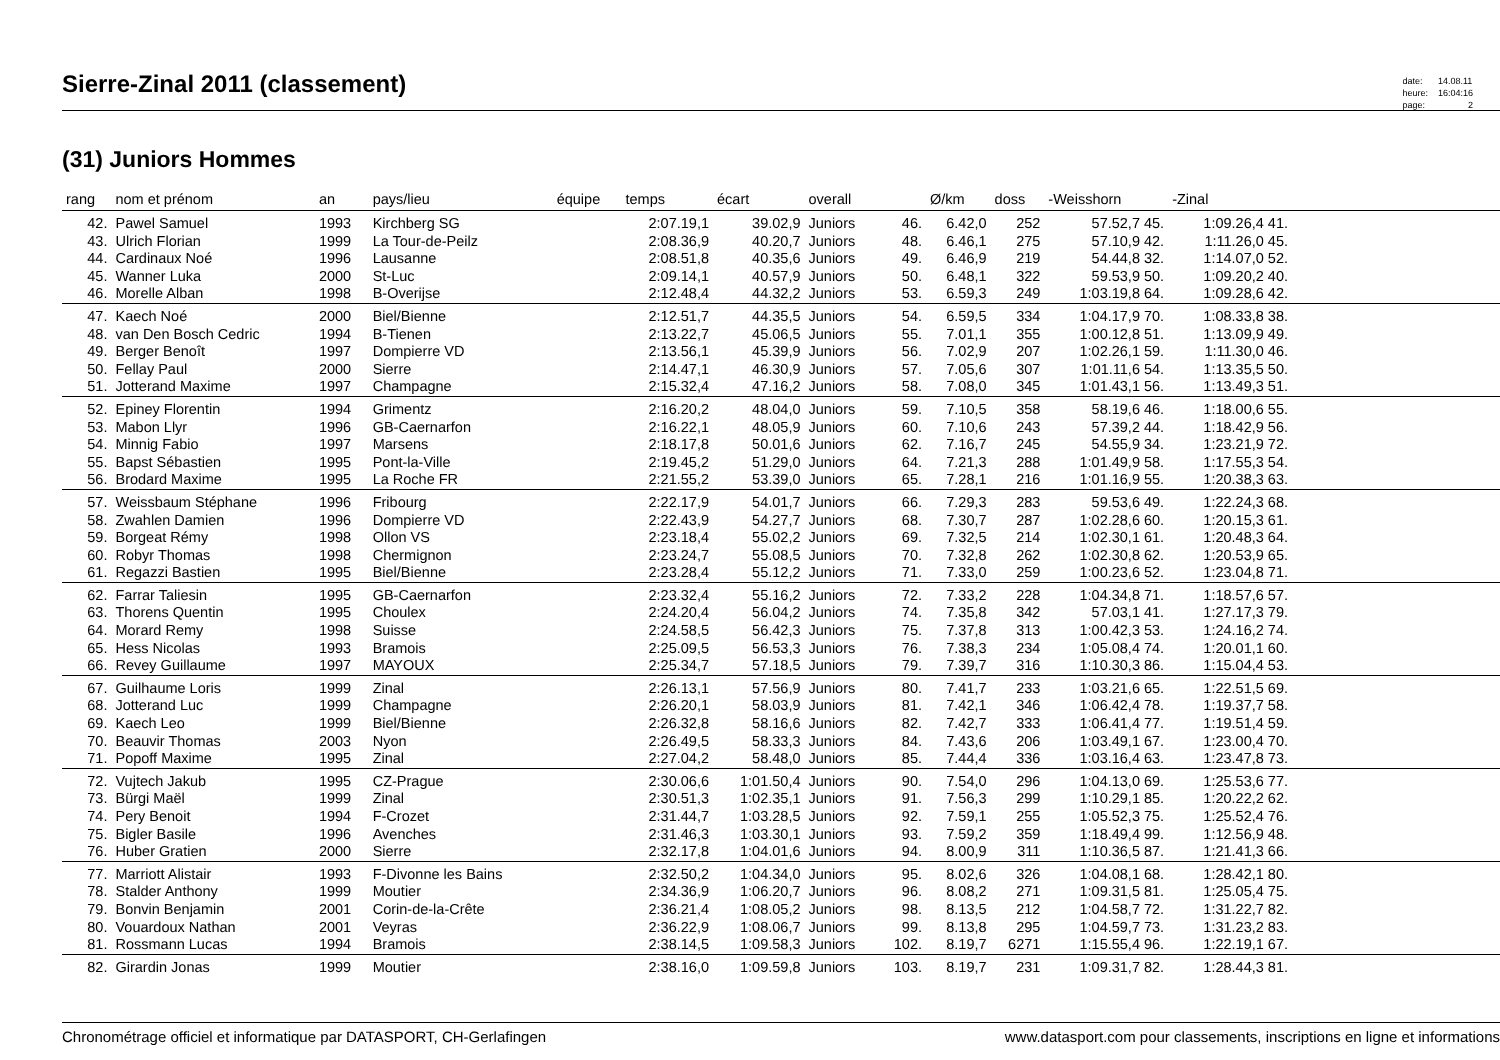Sierre-Zinal 2011 (classement)
| date: | 14.08.11 |
| heure: | 16:04:16 |
| page: | 2 |
(31) Juniors Hommes
| rang | nom et prénom | an | pays/lieu | équipe | temps | écart | overall | | Ø/km | doss | -Weisshorn | -Zinal | |
| --- | --- | --- | --- | --- | --- | --- | --- | --- | --- | --- | --- | --- | --- |
| 42. | Pawel Samuel | 1993 | Kirchberg SG | | 2:07.19,1 | 39.02,9 | Juniors | 46. | 6.42,0 | 252 | 57.52,7 45. | 1:09.26,4 41. | |
| 43. | Ulrich Florian | 1999 | La Tour-de-Peilz | | 2:08.36,9 | 40.20,7 | Juniors | 48. | 6.46,1 | 275 | 57.10,9 42. | 1:11.26,0 45. | |
| 44. | Cardinaux Noé | 1996 | Lausanne | | 2:08.51,8 | 40.35,6 | Juniors | 49. | 6.46,9 | 219 | 54.44,8 32. | 1:14.07,0 52. | |
| 45. | Wanner Luka | 2000 | St-Luc | | 2:09.14,1 | 40.57,9 | Juniors | 50. | 6.48,1 | 322 | 59.53,9 50. | 1:09.20,2 40. | |
| 46. | Morelle Alban | 1998 | B-Overijse | | 2:12.48,4 | 44.32,2 | Juniors | 53. | 6.59,3 | 249 | 1:03.19,8 64. | 1:09.28,6 42. | |
| 47. | Kaech Noé | 2000 | Biel/Bienne | | 2:12.51,7 | 44.35,5 | Juniors | 54. | 6.59,5 | 334 | 1:04.17,9 70. | 1:08.33,8 38. | |
| 48. | van Den Bosch Cedric | 1994 | B-Tienen | | 2:13.22,7 | 45.06,5 | Juniors | 55. | 7.01,1 | 355 | 1:00.12,8 51. | 1:13.09,9 49. | |
| 49. | Berger Benoît | 1997 | Dompierre VD | | 2:13.56,1 | 45.39,9 | Juniors | 56. | 7.02,9 | 207 | 1:02.26,1 59. | 1:11.30,0 46. | |
| 50. | Fellay Paul | 2000 | Sierre | | 2:14.47,1 | 46.30,9 | Juniors | 57. | 7.05,6 | 307 | 1:01.11,6 54. | 1:13.35,5 50. | |
| 51. | Jotterand Maxime | 1997 | Champagne | | 2:15.32,4 | 47.16,2 | Juniors | 58. | 7.08,0 | 345 | 1:01.43,1 56. | 1:13.49,3 51. | |
| 52. | Epiney Florentin | 1994 | Grimentz | | 2:16.20,2 | 48.04,0 | Juniors | 59. | 7.10,5 | 358 | 58.19,6 46. | 1:18.00,6 55. | |
| 53. | Mabon Llyr | 1996 | GB-Caernarfon | | 2:16.22,1 | 48.05,9 | Juniors | 60. | 7.10,6 | 243 | 57.39,2 44. | 1:18.42,9 56. | |
| 54. | Minnig Fabio | 1997 | Marsens | | 2:18.17,8 | 50.01,6 | Juniors | 62. | 7.16,7 | 245 | 54.55,9 34. | 1:23.21,9 72. | |
| 55. | Bapst Sébastien | 1995 | Pont-la-Ville | | 2:19.45,2 | 51.29,0 | Juniors | 64. | 7.21,3 | 288 | 1:01.49,9 58. | 1:17.55,3 54. | |
| 56. | Brodard Maxime | 1995 | La Roche FR | | 2:21.55,2 | 53.39,0 | Juniors | 65. | 7.28,1 | 216 | 1:01.16,9 55. | 1:20.38,3 63. | |
| 57. | Weissbaum Stéphane | 1996 | Fribourg | | 2:22.17,9 | 54.01,7 | Juniors | 66. | 7.29,3 | 283 | 59.53,6 49. | 1:22.24,3 68. | |
| 58. | Zwahlen Damien | 1996 | Dompierre VD | | 2:22.43,9 | 54.27,7 | Juniors | 68. | 7.30,7 | 287 | 1:02.28,6 60. | 1:20.15,3 61. | |
| 59. | Borgeat Rémy | 1998 | Ollon VS | | 2:23.18,4 | 55.02,2 | Juniors | 69. | 7.32,5 | 214 | 1:02.30,1 61. | 1:20.48,3 64. | |
| 60. | Robyr Thomas | 1998 | Chermignon | | 2:23.24,7 | 55.08,5 | Juniors | 70. | 7.32,8 | 262 | 1:02.30,8 62. | 1:20.53,9 65. | |
| 61. | Regazzi Bastien | 1995 | Biel/Bienne | | 2:23.28,4 | 55.12,2 | Juniors | 71. | 7.33,0 | 259 | 1:00.23,6 52. | 1:23.04,8 71. | |
| 62. | Farrar Taliesin | 1995 | GB-Caernarfon | | 2:23.32,4 | 55.16,2 | Juniors | 72. | 7.33,2 | 228 | 1:04.34,8 71. | 1:18.57,6 57. | |
| 63. | Thorens Quentin | 1995 | Choulex | | 2:24.20,4 | 56.04,2 | Juniors | 74. | 7.35,8 | 342 | 57.03,1 41. | 1:27.17,3 79. | |
| 64. | Morard Remy | 1998 | Suisse | | 2:24.58,5 | 56.42,3 | Juniors | 75. | 7.37,8 | 313 | 1:00.42,3 53. | 1:24.16,2 74. | |
| 65. | Hess Nicolas | 1993 | Bramois | | 2:25.09,5 | 56.53,3 | Juniors | 76. | 7.38,3 | 234 | 1:05.08,4 74. | 1:20.01,1 60. | |
| 66. | Revey Guillaume | 1997 | MAYOUX | | 2:25.34,7 | 57.18,5 | Juniors | 79. | 7.39,7 | 316 | 1:10.30,3 86. | 1:15.04,4 53. | |
| 67. | Guilhaume Loris | 1999 | Zinal | | 2:26.13,1 | 57.56,9 | Juniors | 80. | 7.41,7 | 233 | 1:03.21,6 65. | 1:22.51,5 69. | |
| 68. | Jotterand Luc | 1999 | Champagne | | 2:26.20,1 | 58.03,9 | Juniors | 81. | 7.42,1 | 346 | 1:06.42,4 78. | 1:19.37,7 58. | |
| 69. | Kaech Leo | 1999 | Biel/Bienne | | 2:26.32,8 | 58.16,6 | Juniors | 82. | 7.42,7 | 333 | 1:06.41,4 77. | 1:19.51,4 59. | |
| 70. | Beauvir Thomas | 2003 | Nyon | | 2:26.49,5 | 58.33,3 | Juniors | 84. | 7.43,6 | 206 | 1:03.49,1 67. | 1:23.00,4 70. | |
| 71. | Popoff Maxime | 1995 | Zinal | | 2:27.04,2 | 58.48,0 | Juniors | 85. | 7.44,4 | 336 | 1:03.16,4 63. | 1:23.47,8 73. | |
| 72. | Vujtech Jakub | 1995 | CZ-Prague | | 2:30.06,6 | 1:01.50,4 | Juniors | 90. | 7.54,0 | 296 | 1:04.13,0 69. | 1:25.53,6 77. | |
| 73. | Bürgi Maël | 1999 | Zinal | | 2:30.51,3 | 1:02.35,1 | Juniors | 91. | 7.56,3 | 299 | 1:10.29,1 85. | 1:20.22,2 62. | |
| 74. | Pery Benoit | 1994 | F-Crozet | | 2:31.44,7 | 1:03.28,5 | Juniors | 92. | 7.59,1 | 255 | 1:05.52,3 75. | 1:25.52,4 76. | |
| 75. | Bigler Basile | 1996 | Avenches | | 2:31.46,3 | 1:03.30,1 | Juniors | 93. | 7.59,2 | 359 | 1:18.49,4 99. | 1:12.56,9 48. | |
| 76. | Huber Gratien | 2000 | Sierre | | 2:32.17,8 | 1:04.01,6 | Juniors | 94. | 8.00,9 | 311 | 1:10.36,5 87. | 1:21.41,3 66. | |
| 77. | Marriott Alistair | 1993 | F-Divonne les Bains | | 2:32.50,2 | 1:04.34,0 | Juniors | 95. | 8.02,6 | 326 | 1:04.08,1 68. | 1:28.42,1 80. | |
| 78. | Stalder Anthony | 1999 | Moutier | | 2:34.36,9 | 1:06.20,7 | Juniors | 96. | 8.08,2 | 271 | 1:09.31,5 81. | 1:25.05,4 75. | |
| 79. | Bonvin Benjamin | 2001 | Corin-de-la-Crête | | 2:36.21,4 | 1:08.05,2 | Juniors | 98. | 8.13,5 | 212 | 1:04.58,7 72. | 1:31.22,7 82. | |
| 80. | Vouardoux Nathan | 2001 | Veyras | | 2:36.22,9 | 1:08.06,7 | Juniors | 99. | 8.13,8 | 295 | 1:04.59,7 73. | 1:31.23,2 83. | |
| 81. | Rossmann Lucas | 1994 | Bramois | | 2:38.14,5 | 1:09.58,3 | Juniors | 102. | 8.19,7 | 6271 | 1:15.55,4 96. | 1:22.19,1 67. | |
| 82. | Girardin Jonas | 1999 | Moutier | | 2:38.16,0 | 1:09.59,8 | Juniors | 103. | 8.19,7 | 231 | 1:09.31,7 82. | 1:28.44,3 81. | |
Chronométrage officiel et informatique par DATASPORT, CH-Gerlafingen www.datasport.com pour classements, inscriptions en ligne et informations